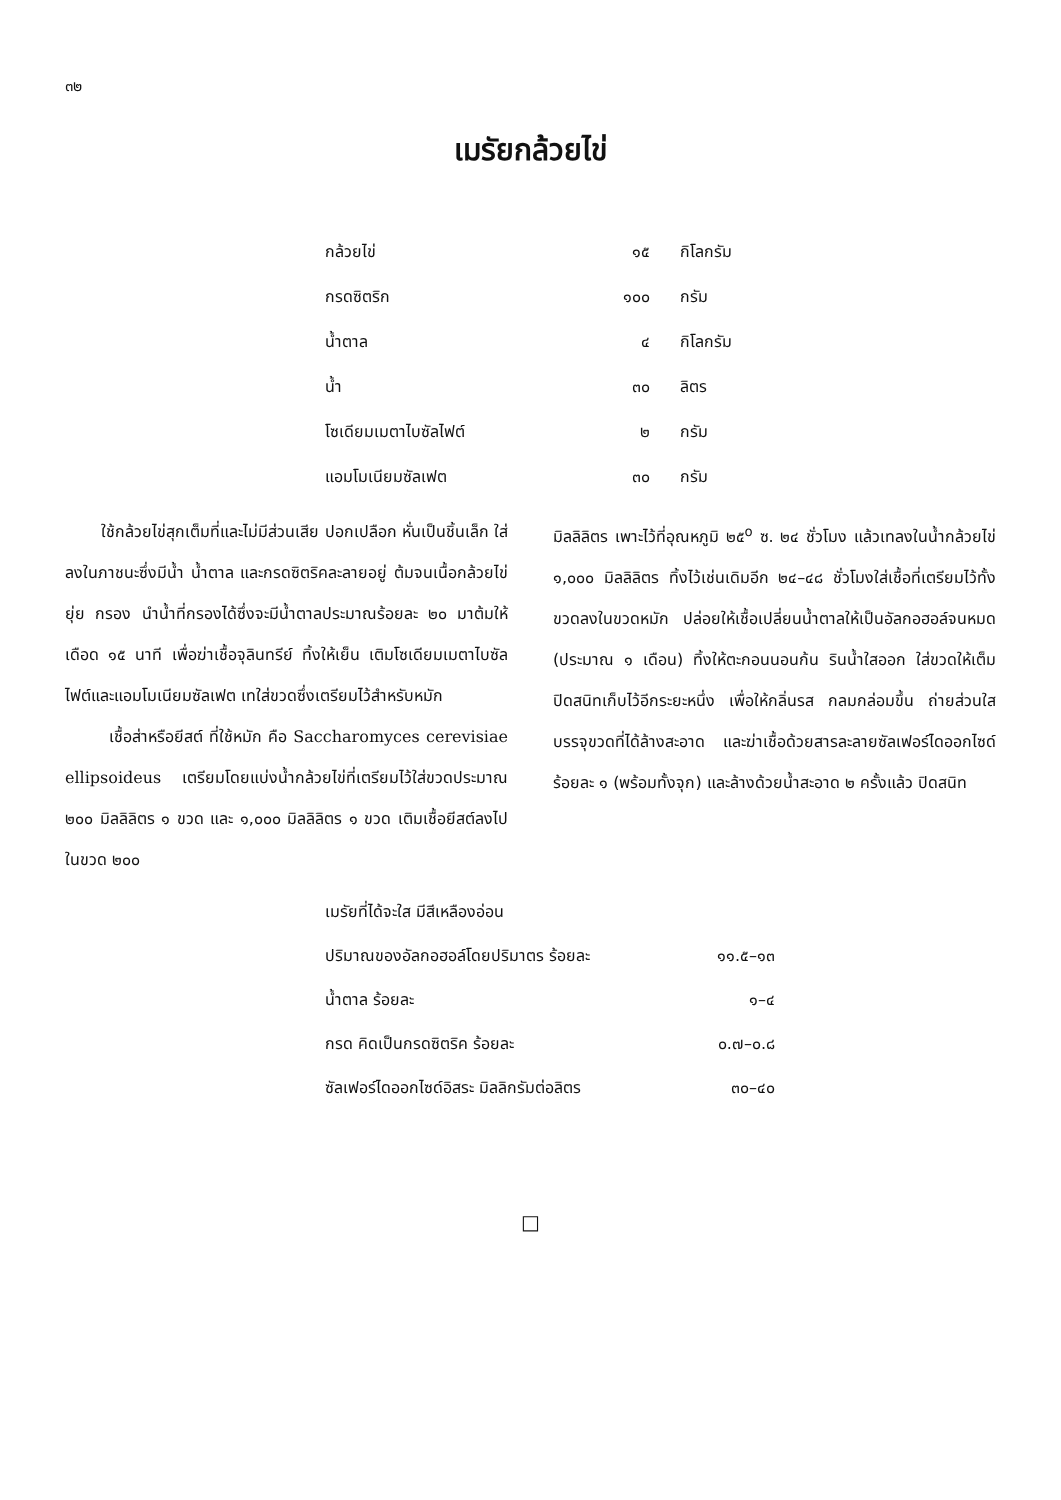๓๒
เมรัยกล้วยไข่
| กล้วยไข่ | ๑๕ | กิโลกรัม |
| กรดซิตริก | ๑๐๐ | กรัม |
| น้ำตาล | ๔ | กิโลกรัม |
| น้ำ | ๓๐ | ลิตร |
| โซเดียมเมตาไบซัลไฟต์ | ๒ | กรัม |
| แอมโมเนียมซัลเฟต | ๓๐ | กรัม |
ใช้กล้วยไข่สุกเต็มที่และไม่มีส่วนเสีย ปอกเปลือก หั่นเป็นชิ้นเล็ก ใส่ลงในภาชนะซึ่งมีน้ำ น้ำตาล และกรดซิตริคละลายอยู่ ต้มจนเนื้อกล้วยไข่ยุ่ย กรอง นำน้ำที่กรองได้ซึ่งจะมีน้ำตาลประมาณร้อยละ ๒๐ มาต้มให้เดือด ๑๕ นาที เพื่อฆ่าเชื้อจุลินทรีย์ ทิ้งให้เย็น เติมโซเดียมเมตาไบซัลไฟต์และแอมโมเนียมซัลเฟต เทใส่ขวดซึ่งเตรียมไว้สำหรับหมัก
เชื้อส่าหรือยีสต์ ที่ใช้หมัก คือ Saccharomyces cerevisiae ellipsoideus เตรียมโดยแบ่งน้ำกล้วยไข่ที่เตรียมไว้ใส่ขวดประมาณ ๒๐๐ มิลลิลิตร ๑ ขวด และ ๑,๐๐๐ มิลลิลิตร ๑ ขวด เติมเชื้อยีสต์ลงไปในขวด ๒๐๐
มิลลิลิตร เพาะไว้ที่อุณหภูมิ ๒๕<sup>o</sup> ซ. ๒๔ ชั่วโมง แล้วเทลงในน้ำกล้วยไข่ ๑,๐๐๐ มิลลิลิตร ทิ้งไว้เช่นเดิมอีก ๒๔–๔๘ ชั่วโมงใส่เชื้อที่เตรียมไว้ทั้งขวดลงในขวดหมัก ปล่อยให้เชื้อเปลี่ยนน้ำตาลให้เป็นอัลกอฮอล์จนหมด (ประมาณ ๑ เดือน) ทิ้งให้ตะกอนนอนก้น รินน้ำใสออก ใส่ขวดให้เต็ม ปิดสนิทเก็บไว้อีกระยะหนึ่ง เพื่อให้กลิ่นรส กลมกล่อมขึ้น ถ่ายส่วนใสบรรจุขวดที่ได้ล้างสะอาด และฆ่าเชื้อด้วยสารละลายซัลเฟอร์ไดออกไซด์ ร้อยละ ๑ (พร้อมทั้งจุก) และล้างด้วยน้ำสะอาด ๒ ครั้งแล้ว ปิดสนิท
| เมรัยที่ได้จะใส มีสีเหลืองอ่อน | |
| ปริมาณของอัลกอฮอล์โดยปริมาตร ร้อยละ | ๑๑.๕–๑๓ |
| น้ำตาล ร้อยละ | ๑–๔ |
| กรด คิดเป็นกรดซิตริค ร้อยละ | ๐.๗–๐.๘ |
| ซัลเฟอร์ไดออกไซด์อิสระ มิลลิกรัมต่อลิตร | ๓๐–๔๐ |
□